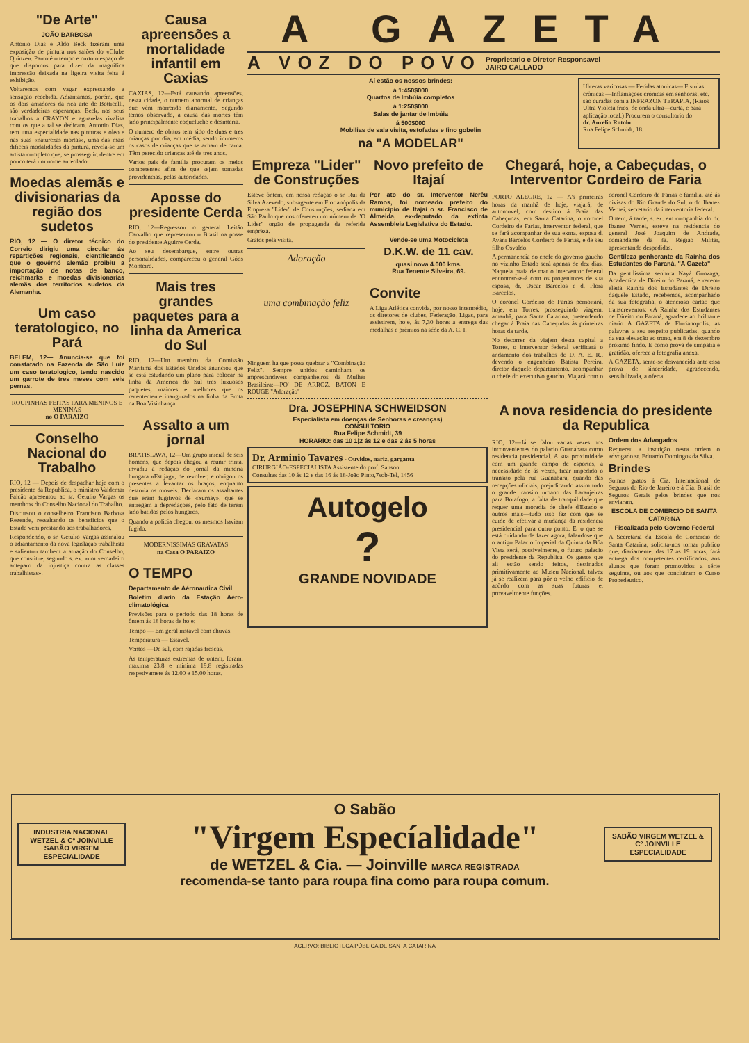"De Arte"
JOÃO BARBOSA
Antonio Dias e Aldo Beck fizeram uma exposição de pintura nos salões do «Clube Quinze». Parco é o tempo e curto o espaço de que dispomos para dizer da magnifica impressão deixada na ligeira visita feita á exhibição.
Voltaremos com vagar expressando a sensação recebida. Adiantamos, porém, que os dois amadores da rica arte de Botticelli, são verdadeiras esperanças. Beck, nos seus trabalhos a CRAYON e aguarelas rivalisa com os que a tal se dedicam. Antonio Dias, tem uma especialidade nas pinturas e oleo e nas suas «naturezas mortas», uma das mais dificeis modalidades da pintura, revela-se um artista completo que, se prosseguir, dentre em pouco terá um nome aureolado.
Moedas alemãs e divisionarias da região dos sudetos
RIO, 12 — O diretor técnico do Correio dirigiu uma circular ás repartições regionais, cientificando que o govêrnó alemão proibiu a importação de notas de banco, reichmarks e moedas divisionarias alemãs dos territorios sudetos da Alemanha.
Um caso teratologico, no Pará
BELEM, 12— Anuncia-se que foi constatado na Fazenda de São Luiz um caso teratologico, tendo nascido um garrote de tres meses com seis pernas.
ROUPINHAS FEITAS PARA MENINOS E MENINAS
no O PARAIZO
Conselho Nacional do Trabalho
RIO, 12 — Depois de despachar hoje com o presidente da Republica, o ministro Valdemar Falcão apresentou ao sr. Getulio Vargas os membros do Conselho Nacional do Trabalho.
Discursou o conselheiro Francisco Barbosa Rezende, ressaltando os beneficios que o Estado vem prestando aos trabalhadores.
Respondendo, o sr. Getulio Vargas assinalou o adiantamento da nova legislação trabalhista e salientou tambem a atuação do Conselho, que constitue, segundo s. ex. «um verdadeiro anteparo da injustiça contra as classes trabalhistas».
Causa apreensões a mortalidade infantil em Caxias
CAXIAS, 12—Está causando apreensões, nesta cidade, o numero anormal de crianças que vêm morrendo diariamente. Segundo temos observado, a causa das mortes têm sido principalmente coqueluche e desinteria.
O numero de obitos tem sido de duas e tres crianças por dia, em média, sendo inumeros os casos de crianças que se acham de cama. Têm perecido crianças até de tres anos.
Varios pais de familia procuram os meios competentes afim de que sejam tomadas providencias, pelas autoridades.
Aposse do presidente Cerda
RIO, 12—Regressou o general Leitão Carvalho que representou o Brasil na posse do presidente Aguirre Cerda.
Ao seu desembarque, entre outras personalidades, compareceu o general Góos Monteiro.
Mais tres grandes paquetes para a linha da America do Sul
RIO, 12—Um membro da Comissão Maritima dos Estados Unidos anunciou que se está estudando um plano para colocar na linha da America do Sul tres luxuosos paquetes, maiores e melhores que os recentemente inaugurados na linha da Frota da Boa Visinhança.
Assalto a um jornal
BRATISLAVA, 12—Um grupo inicial de seis homens, que depois chegou a reunir trinta, invadiu a redação do jornal da minoria hungara «Estijag», de revolver, e obrigou os presentes a levantar os braços, enquanto destruia os moveis. Declaram os assaltantes que eram fugitivos de «Surnay», que se entregam a depredações, pelo fato de terem sido batidos pelos hungaros.
Quando a policia chegou, os mesmos haviam fugido.
MODERNISSIMAS GRAVATAS
na Casa O PARAIZO
O TEMPO
Departamento de Aéronautica Civil
Boletim diario da Estação Aéro-climatológica
Previsões para o periodo das 18 horas de ôntem ás 18 horas de hoje:
Tempo — Em geral instavel com chuvas.
Temperatura — Estavel.
Ventos —De sul, com rajadas frescas.
As temperaturas extremas de ontem, foram: maxima 23.8 e minima 19.8 registradas respetivamete ás 12.00 e 15.00 horas.
A GAZETA
A VOZ DO POVO Proprietario e Diretor Responsavel
JAIRO CALLADO
Aí estão os nossos brindes:
á 1:450$000
Quartos de Imbúia completos
á 1:250$000
Salas de jantar de Imbúia
á 500$000
Mobilias de sala visita, estofadas e fino gobelin
na "A MODELAR"
Ulceras varicosas — Feridas atonicas— Fistulas crônicas —Inflamações crônicas em senhoras, etc. são curadas com a INFRAZON TERAPIA, (Raios Ultra Violeta frios, de onda ultra—curta, e para aplicação local.) Procurem o consultorio do
dr. Aurelio Rotolo
Rua Felipe Schmidt, 18.
Empreza "Lider" de Construções
Esteve ôntem, em nossa redação o sr. Rui da Silva Azevedo, sub-agente em Florianópolis da Empreza "Lider" de Construções, sediada em São Paulo que nos ofereceu um número de "O Lider" orgão de propaganda da referida empreza.
Gratos pela visita.
Adoração
uma combinação feliz
Ninguem ha que possa quebrar a "Combinação Feliz". Sempre unidos caminham os imprescindiveis companheiros da Mulher Brasileira:—PO' DE ARROZ, BATON E ROUGE "Adoração"
Novo prefeito de Itajaí
Por ato do sr. Interventor Nerêu Ramos, foi nomeado prefeito do municipio de Itajaí o sr. Francisco de Almeida, ex-deputado da extinta Assembleia Legislativa do Estado.
Vende-se uma Motocicleta
D.K.W. de 11 cav.
quasi nova 4.000 kms.
Rua Tenente Silveira, 69.
Convite
A Liga Atlética convida, por nosso intermédio, os diretores de clubes, Federação, Ligas, para assistirem, hoje, ás 7,30 horas a entrega das medalhas e prêmios na séde da A. C. I.
Chegará, hoje, a Cabeçudas, o Interventor Cordeiro de Faria
PORTO ALEGRE, 12 — A's primeiras horas da manhã de hoje, viajará, de automovel, com destino á Praia das Cabeçudas, em Santa Catarina, o coronel Cordeiro de Farias, interventor federal, que se fará acompanhar de sua exma. esposa d. Avani Barcelos Cordeiro de Farias, e de seu filho Osvaldo.
A permanencia do chefe do governo gaucho no vizinho Estado será apenas de dez dias. Naquela praia de mar o interventor federal encontrar-se-á com os progenitores de sua esposa, dr. Oscar Barcelos e d. Flora Barcelos.
O coronel Cordeiro de Farias pernoitará, hoje, em Torres, prosseguindo viagem, amanhã, para Santa Catarina, pretendendo chegar á Praia das Cabeçudas ás primeiras horas da tarde.
No decorrer da viajem desta capital a Torres, o interventor federal verificará o andamento dos trabalhos do D. A. E. R., devendo o engenheiro Batista Pereira, diretor daquele departamento, acompanhar o chefe do executivo gaucho. Viajará com o coronel Cordeiro de Farias e familia, até ás divisas do Rio Grande do Sul, o dr. Ibanez Vernei, secretario da interventoria federal.
Ontem, á tarde, s. ex. em companhia do dr. Ibanez Vernei, esteve na residencia do general José Joaquim de Andrade, comandante da 3a. Região Militar, apresentando despedidas.
Gentileza penhorante da Rainha dos Estudantes do Paraná, "A Gazeta"
Da gentilissima senhora Nayá Gonzaga, Academica de Direito do Paraná, e recem-eleita Rainha dos Estudantes de Direito daquele Estado, recebemos, acompanhado da sua fotografia, o atencioso cartão que transcrevemos: »A Rainha dos Estudantes de Direito do Paraná, agradece ao brilhante diario A GAZETA de Florianopolis, as palavras a seu respeito publicadas, quando da sua elevação ao trono, em 8 de dezembro próximo findo. E como prova de simpatia e gratidão, oferece a fotografia anexa.
A GAZETA, sente-se desvanecida ante essa prova de sinceridade, agradecendo, sensibilizada, a oferta.
Dra. JOSEPHINA SCHWEIDSON
Especialista em doenças de Senhoras e creanças)
CONSULTORIO
Rua Felipe Schmidt, 39
HORARIO: das 10 1|2 ás 12 e das 2 ás 5 horas
Dr. Arminio Tavares - Ouvidos, nariz, garganta
CIRURGIÃO-ESPECIALISTA Assistente do prof. Sanson
Consultas das 10 ás 12 e das 16 ás 18-João Pinto,7sob-Tel, 1456
Autogelo
?
GRANDE NOVIDADE
A nova residencia do presidente da Republica
RIO, 12—Já se falou varias vezes nos inconvenientes do palacio Guanabara como residencia presidencial. A sua proximidade com um grande campo de esportes, a necessidade de ás vezes, ficar impedido o transito pela rua Guanabara, quando das recepções oficiais, prejudicando assim todo o grande transito urbano das Laranjeiras para Botafogo, a falta de tranquilidade que requer uma moradia de chefe d'Estado e outros mais—tudo isso faz com que se cuide de efetivar a mudança da residencia presidencial para outro ponto. E' o que se está cuidando de fazer agora, falandose que o antigo Palacio Imperial da Quinta da Bôa Vista será, possivelmente, o futuro palacio do presidente da Republica. Os gastos que ali estão sendo feitos, destinados primitivamente ao Museu Nacional, talvez já se realizem para pôr o velho edificio de acôrdo com as suas futuras e, provavelmente funções.
Ordem dos Advogados
Requereu a inscrição nesta ordem o advogado sr. Eduardo Domingos da Silva.
Brindes
Somos gratos á Cia. Internacional de Seguros do Rio de Janeiro e á Cia. Brasil de Seguros Gerais pelos brindes que nos enviaram.
ESCOLA DE COMERCIO DE SANTA CATARINA
Fiscalizada pelo Governo Federal
A Secretaria da Escola de Comercio de Santa Catarina, solicita-nos tornar publico que, diariamente, das 17 as 19 horas, fará entrega dos competentes certificados, aos alunos que foram promovidos a série seguinte, ou aos que concluiram o Curso Propedeutico.
INDUSTRIA NACIONAL WETZEL & Cº JOINVILLE
SABÃO VIRGEM ESPECIALIDADE
O Sabão
"Virgem Especíalidade"
de WETZEL & Cia. — Joinville MARCA REGISTRADA
recomenda-se tanto para roupa fina como para roupa comum.
SABÃO VIRGEM WETZEL & Cº JOINVILLE
ESPECIALIDADE
ACERVO: BIBLIOTECA PÚBLICA DE SANTA CATARINA